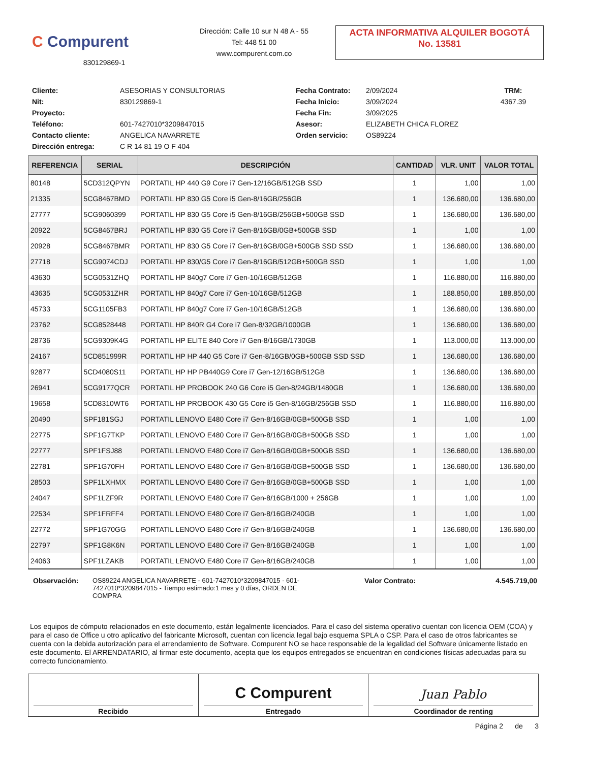C Compurent
830129869-1
Dirección: Calle 10 sur N 48 A - 55
Tel: 448 51 00
www.compurent.com.co
ACTA INFORMATIVA ALQUILER BOGOTÁ
No. 13581
Cliente:
ASESORIAS Y CONSULTORIAS
Fecha Contrato:
2/09/2024
TRM: Nit:
830129869-1
Fecha Inicio:
3/09/2024
4367.39
Proyecto:
Fecha Fin:
3/09/2025
Teléfono:
601-7427010*3209847015
Asesor:
ELIZABETH CHICA FLOREZ
Contacto cliente:
ANGELICA NAVARRETE
Orden servicio:
OS89224
Dirección entrega:
C R 14 81 19 O F 404
| REFERENCIA | SERIAL | DESCRIPCIÓN | CANTIDAD | VLR. UNIT | VALOR TOTAL |
| --- | --- | --- | --- | --- | --- |
| 80148 | 5CD312QPYN | PORTATIL HP 440 G9 Core i7 Gen-12/16GB/512GB SSD | 1 | 1,00 | 1,00 |
| 21335 | 5CG8467BMD | PORTATIL HP 830 G5 Core i5 Gen-8/16GB/256GB | 1 | 136.680,00 | 136.680,00 |
| 27777 | 5CG9060399 | PORTATIL HP 830 G5 Core i5 Gen-8/16GB/256GB+500GB SSD | 1 | 136.680,00 | 136.680,00 |
| 20922 | 5CG8467BRJ | PORTATIL HP 830 G5 Core i7 Gen-8/16GB/0GB+500GB SSD | 1 | 1,00 | 1,00 |
| 20928 | 5CG8467BMR | PORTATIL HP 830 G5 Core i7 Gen-8/16GB/0GB+500GB SSD SSD | 1 | 136.680,00 | 136.680,00 |
| 27718 | 5CG9074CDJ | PORTATIL HP 830/G5 Core i7 Gen-8/16GB/512GB+500GB SSD | 1 | 1,00 | 1,00 |
| 43630 | 5CG0531ZHQ | PORTATIL HP 840g7 Core i7 Gen-10/16GB/512GB | 1 | 116.880,00 | 116.880,00 |
| 43635 | 5CG0531ZHR | PORTATIL HP 840g7 Core i7 Gen-10/16GB/512GB | 1 | 188.850,00 | 188.850,00 |
| 45733 | 5CG1105FB3 | PORTATIL HP 840g7 Core i7 Gen-10/16GB/512GB | 1 | 136.680,00 | 136.680,00 |
| 23762 | 5CG8528448 | PORTATIL HP 840R G4 Core i7 Gen-8/32GB/1000GB | 1 | 136.680,00 | 136.680,00 |
| 28736 | 5CG9309K4G | PORTATIL HP ELITE 840 Core i7 Gen-8/16GB/1730GB | 1 | 113.000,00 | 113.000,00 |
| 24167 | 5CD851999R | PORTATIL HP HP 440 G5 Core i7 Gen-8/16GB/0GB+500GB SSD SSD | 1 | 136.680,00 | 136.680,00 |
| 92877 | 5CD4080S11 | PORTATIL HP HP PB440G9 Core i7 Gen-12/16GB/512GB | 1 | 136.680,00 | 136.680,00 |
| 26941 | 5CG9177QCR | PORTATIL HP PROBOOK 240 G6 Core i5 Gen-8/24GB/1480GB | 1 | 136.680,00 | 136.680,00 |
| 19658 | 5CD8310WT6 | PORTATIL HP PROBOOK 430 G5 Core i5 Gen-8/16GB/256GB SSD | 1 | 116.880,00 | 116.880,00 |
| 20490 | SPF181SGJ | PORTATIL LENOVO E480 Core i7 Gen-8/16GB/0GB+500GB SSD | 1 | 1,00 | 1,00 |
| 22775 | SPF1G7TKP | PORTATIL LENOVO E480 Core i7 Gen-8/16GB/0GB+500GB SSD | 1 | 1,00 | 1,00 |
| 22777 | SPF1FSJ88 | PORTATIL LENOVO E480 Core i7 Gen-8/16GB/0GB+500GB SSD | 1 | 136.680,00 | 136.680,00 |
| 22781 | SPF1G70FH | PORTATIL LENOVO E480 Core i7 Gen-8/16GB/0GB+500GB SSD | 1 | 136.680,00 | 136.680,00 |
| 28503 | SPF1LXHMX | PORTATIL LENOVO E480 Core i7 Gen-8/16GB/0GB+500GB SSD | 1 | 1,00 | 1,00 |
| 24047 | SPF1LZF9R | PORTATIL LENOVO E480 Core i7 Gen-8/16GB/1000 + 256GB | 1 | 1,00 | 1,00 |
| 22534 | SPF1FRFF4 | PORTATIL LENOVO E480 Core i7 Gen-8/16GB/240GB | 1 | 1,00 | 1,00 |
| 22772 | SPF1G70GG | PORTATIL LENOVO E480 Core i7 Gen-8/16GB/240GB | 1 | 136.680,00 | 136.680,00 |
| 22797 | SPF1G8K6N | PORTATIL LENOVO E480 Core i7 Gen-8/16GB/240GB | 1 | 1,00 | 1,00 |
| 24063 | SPF1LZAKB | PORTATIL LENOVO E480 Core i7 Gen-8/16GB/240GB | 1 | 1,00 | 1,00 |
Observación: OS89224 ANGELICA NAVARRETE - 601-7427010*3209847015 - 601-7427010*3209847015 - Tiempo estimado:1 mes y 0 días, ORDEN DE COMPRA
Valor Contrato: 4.545.719,00
Los equipos de cómputo relacionados en este documento, están legalmente licenciados. Para el caso del sistema operativo cuentan con licencia OEM (COA) y para el caso de Office u otro aplicativo del fabricante Microsoft, cuentan con licencia legal bajo esquema SPLA o CSP. Para el caso de otros fabricantes se cuenta con la debida autorización para el arrendamiento de Software. Compurent NO se hace responsable de la legalidad del Software únicamente listado en este documento. El ARRENDATARIO, al firmar este documento, acepta que los equipos entregados se encuentran en condiciones físicas adecuadas para su correcto funcionamiento.
Recibido
C Compurent
Entregado
Juan Pablo
Coordinador de renting
Página 2 de 3